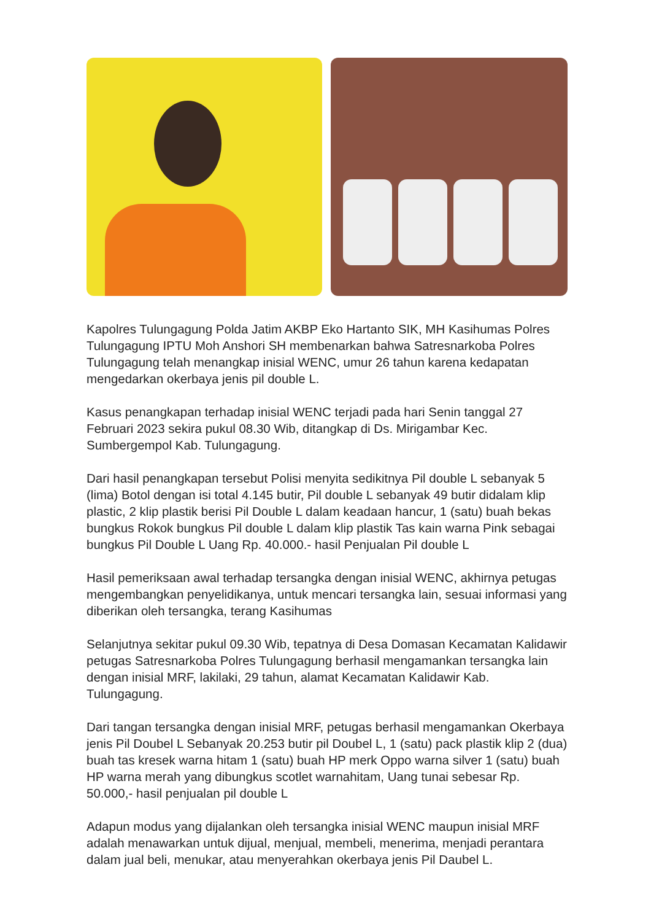Kapolres Tulungagung Polda Jatim AKBP Eko Hartanto SIK, MH Kasihumas Polres Tulungagung IPTU Moh Anshori SH membenarkan bahwa Satresnarkoba Polres Tulungagung telah menangkap inisial WENC, umur 26 tahun karena kedapatan mengedarkan okerbaya jenis pil double L.
Kasus penangkapan terhadap inisial WENC terjadi pada hari Senin tanggal 27 Februari 2023 sekira pukul 08.30 Wib, ditangkap di Ds. Mirigambar Kec. Sumbergempol Kab. Tulungagung.
Dari hasil penangkapan tersebut Polisi menyita sedikitnya Pil double L sebanyak 5 (lima) Botol dengan isi total 4.145 butir, Pil double L sebanyak 49 butir didalam klip plastic, 2 klip plastik berisi Pil Double L dalam keadaan hancur, 1 (satu) buah bekas bungkus Rokok bungkus Pil double L dalam klip plastik Tas kain warna Pink sebagai bungkus Pil Double L Uang Rp. 40.000.- hasil Penjualan Pil double L
Hasil pemeriksaan awal terhadap tersangka dengan inisial WENC, akhirnya petugas mengembangkan penyelidikanya, untuk mencari tersangka lain, sesuai informasi yang diberikan oleh tersangka, terang Kasihumas
Selanjutnya sekitar pukul 09.30 Wib, tepatnya di Desa Domasan Kecamatan Kalidawir petugas Satresnarkoba Polres Tulungagung berhasil mengamankan tersangka lain dengan inisial MRF, lakilaki, 29 tahun, alamat Kecamatan Kalidawir Kab. Tulungagung.
Dari tangan tersangka dengan inisial MRF, petugas berhasil mengamankan Okerbaya jenis Pil Doubel L Sebanyak 20.253 butir pil Doubel L, 1 (satu) pack plastik klip 2 (dua) buah tas kresek warna hitam 1 (satu) buah HP merk Oppo warna silver 1 (satu) buah HP warna merah yang dibungkus scotlet warnahitam, Uang tunai sebesar Rp. 50.000,- hasil penjualan pil double L
Adapun modus yang dijalankan oleh tersangka inisial WENC maupun inisial MRF adalah menawarkan untuk dijual, menjual, membeli, menerima, menjadi perantara dalam jual beli, menukar, atau menyerahkan okerbaya jenis Pil Daubel L.